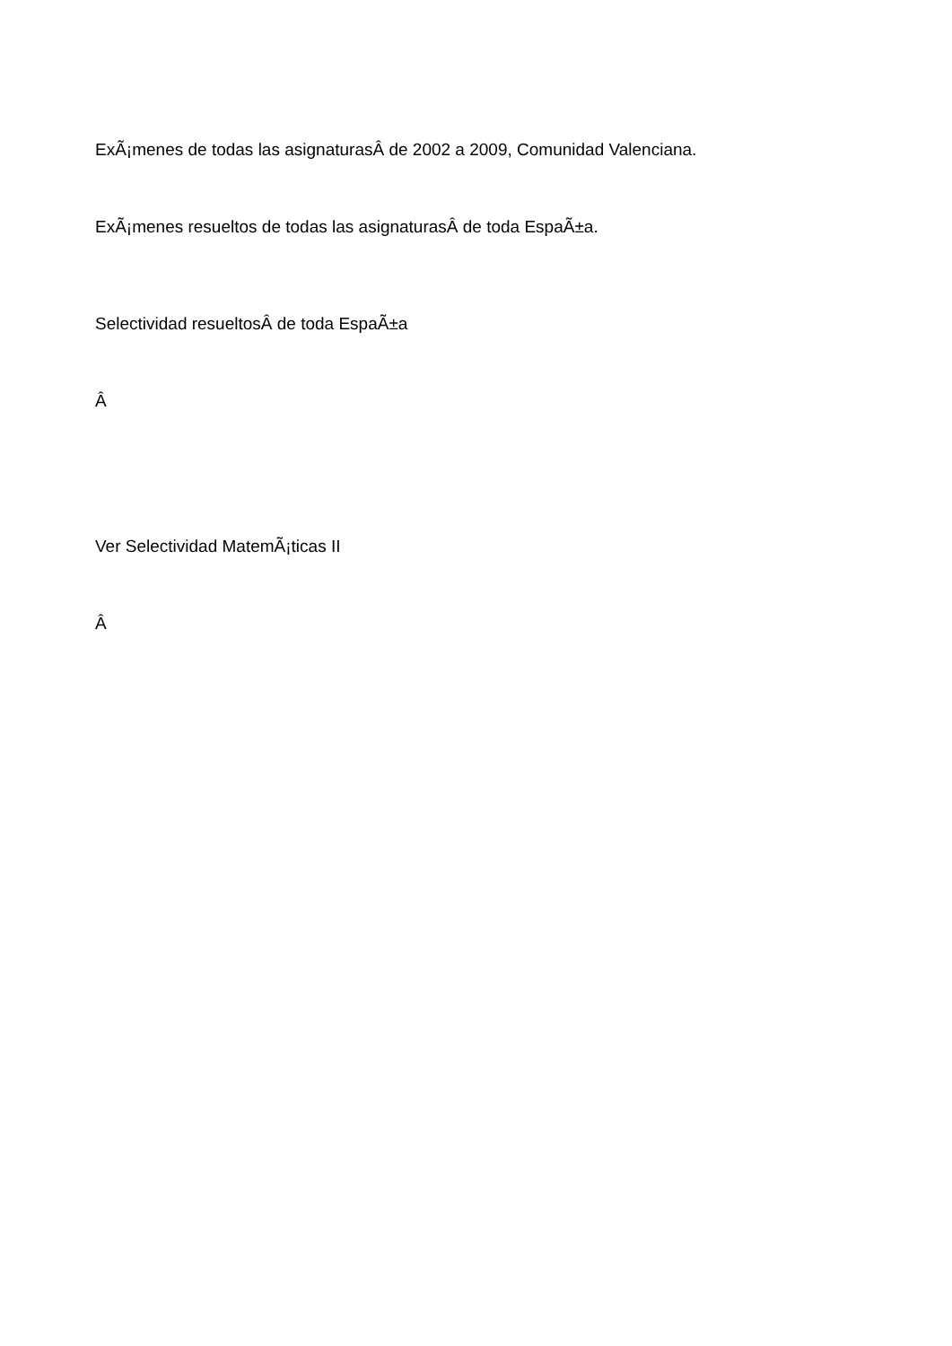ExÃ¡menes de todas las asignaturasÂ de 2002 a 2009, Comunidad Valenciana.
ExÃ¡menes resueltos de todas las asignaturasÂ de toda EspaÃ±a.
Selectividad resueltosÂ de toda EspaÃ±a
Â
Ver Selectividad MatemÃ¡ticas II
Â